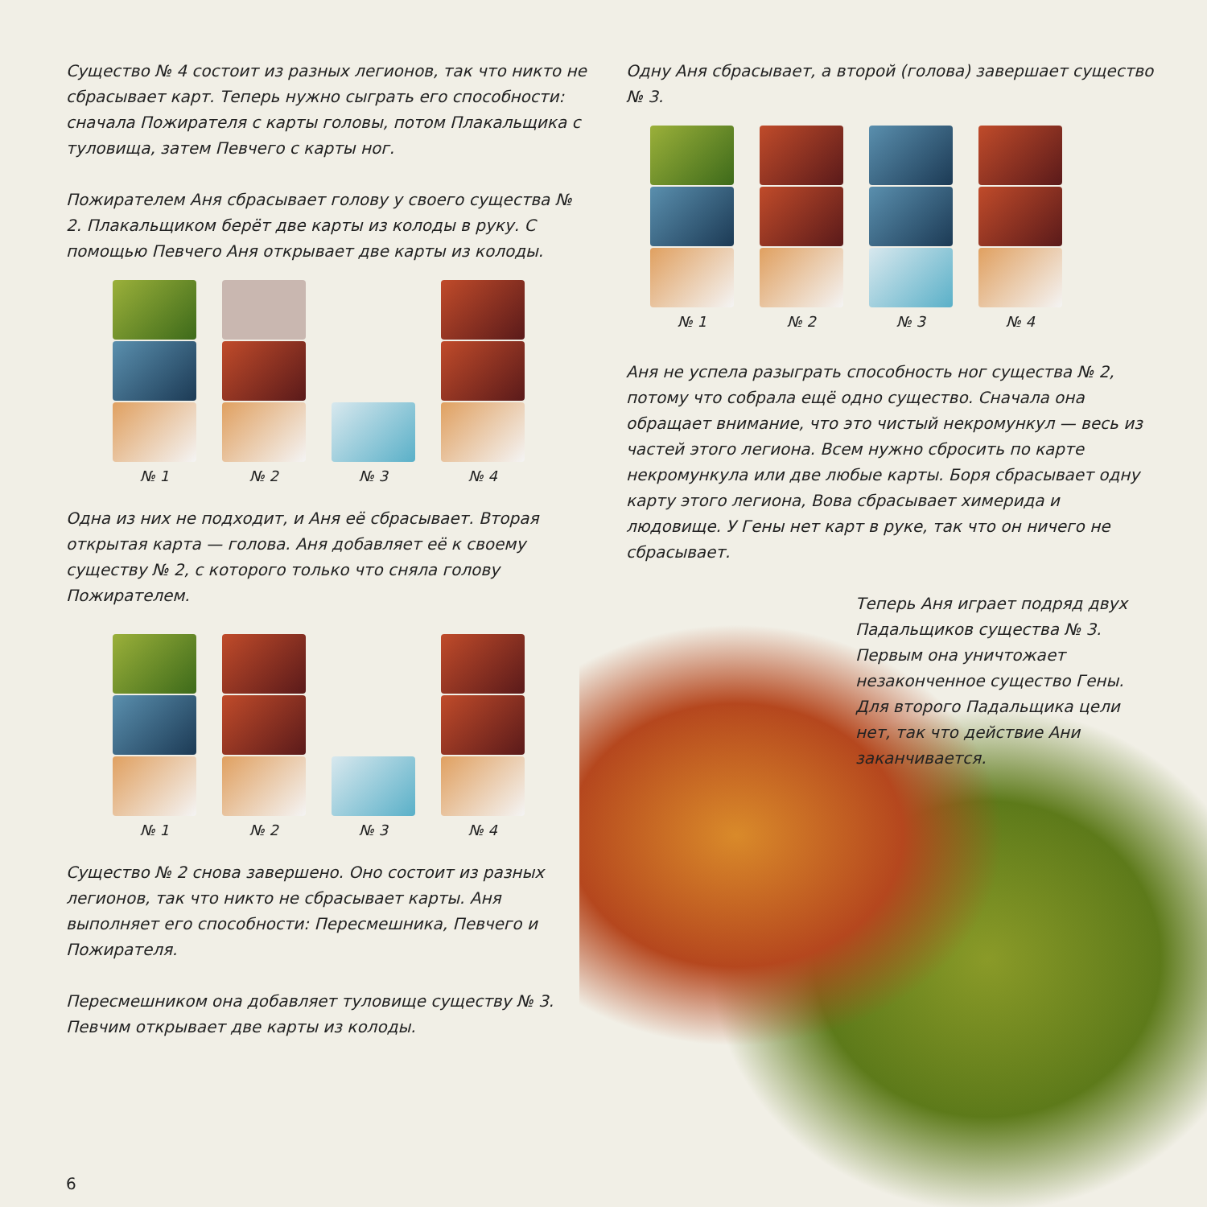Существо № 4 состоит из разных легионов, так что никто не сбрасывает карт. Теперь нужно сыграть его способности: сначала Пожирателя с карты головы, потом Плакальщика с туловища, затем Певчего с карты ног.
Пожирателем Аня сбрасывает голову у своего существа № 2. Плакальщиком берёт две карты из колоды в руку. С помощью Певчего Аня открывает две карты из колоды.
№ 1 № 2 № 3 № 4
Одна из них не подходит, и Аня её сбрасывает. Вторая открытая карта — голова. Аня добавляет её к своему существу № 2, с которого только что сняла голову Пожирателем.
№ 1 № 2 № 3 № 4
Существо № 2 снова завершено. Оно состоит из разных легионов, так что никто не сбрасывает карты. Аня выполняет его способности: Пересмешника, Певчего и Пожирателя.
Пересмешником она добавляет туловище существу № 3. Певчим открывает две карты из колоды.
Одну Аня сбрасывает, а второй (голова) завершает существо № 3.
№ 1 № 2 № 3 № 4
Аня не успела разыграть способность ног существа № 2, потому что собрала ещё одно существо. Сначала она обращает внимание, что это чистый некромункул — весь из частей этого легиона. Всем нужно сбросить по карте некромункула или две любые карты. Боря сбрасывает одну карту этого легиона, Вова сбрасывает химерида и людовище. У Гены нет карт в руке, так что он ничего не сбрасывает.
Теперь Аня играет подряд двух Падальщиков существа № 3. Первым она уничтожает незаконченное существо Гены. Для второго Падальщика цели нет, так что действие Ани заканчивается.
6